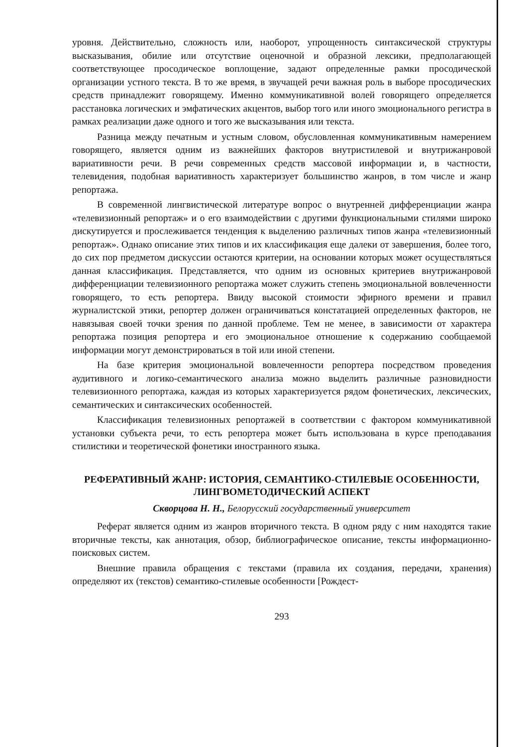уровня. Действительно, сложность или, наоборот, упрощенность синтаксической структуры высказывания, обилие или отсутствие оценочной и образной лексики, предполагающей соответствующее просодическое воплощение, задают определенные рамки просодической организации устного текста. В то же время, в звучащей речи важная роль в выборе просодических средств принадлежит говорящему. Именно коммуникативной волей говорящего определяется расстановка логических и эмфатических акцентов, выбор того или иного эмоционального регистра в рамках реализации даже одного и того же высказывания или текста.
Разница между печатным и устным словом, обусловленная коммуникативным намерением говорящего, является одним из важнейших факторов внутристилевой и внутрижанровой вариативности речи. В речи современных средств массовой информации и, в частности, телевидения, подобная вариативность характеризует большинство жанров, в том числе и жанр репортажа.
В современной лингвистической литературе вопрос о внутренней дифференциации жанра «телевизионный репортаж» и о его взаимодействии с другими функциональными стилями широко дискутируется и прослеживается тенденция к выделению различных типов жанра «телевизионный репортаж». Однако описание этих типов и их классификация еще далеки от завершения, более того, до сих пор предметом дискуссии остаются критерии, на основании которых может осуществляться данная классификация. Представляется, что одним из основных критериев внутрижанровой дифференциации телевизионного репортажа может служить степень эмоциональной вовлеченности говорящего, то есть репортера. Ввиду высокой стоимости эфирного времени и правил журналистской этики, репортер должен ограничиваться констатацией определенных факторов, не навязывая своей точки зрения по данной проблеме. Тем не менее, в зависимости от характера репортажа позиция репортера и его эмоциональное отношение к содержанию сообщаемой информации могут демонстрироваться в той или иной степени.
На базе критерия эмоциональной вовлеченности репортера посредством проведения аудитивного и логико-семантического анализа можно выделить различные разновидности телевизионного репортажа, каждая из которых характеризуется рядом фонетических, лексических, семантических и синтаксических особенностей.
Классификация телевизионных репортажей в соответствии с фактором коммуникативной установки субъекта речи, то есть репортера может быть использована в курсе преподавания стилистики и теоретической фонетики иностранного языка.
РЕФЕРАТИВНЫЙ ЖАНР: ИСТОРИЯ, СЕМАНТИКО-СТИЛЕВЫЕ ОСОБЕННОСТИ, ЛИНГВОМЕТОДИЧЕСКИЙ АСПЕКТ
Скворцова Н. Н., Белорусский государственный университет
Реферат является одним из жанров вторичного текста. В одном ряду с ним находятся такие вторичные тексты, как аннотация, обзор, библиографическое описание, тексты информационно-поисковых систем.
Внешние правила обращения с текстами (правила их создания, передачи, хранения) определяют их (текстов) семантико-стилевые особенности [Рождест-
293